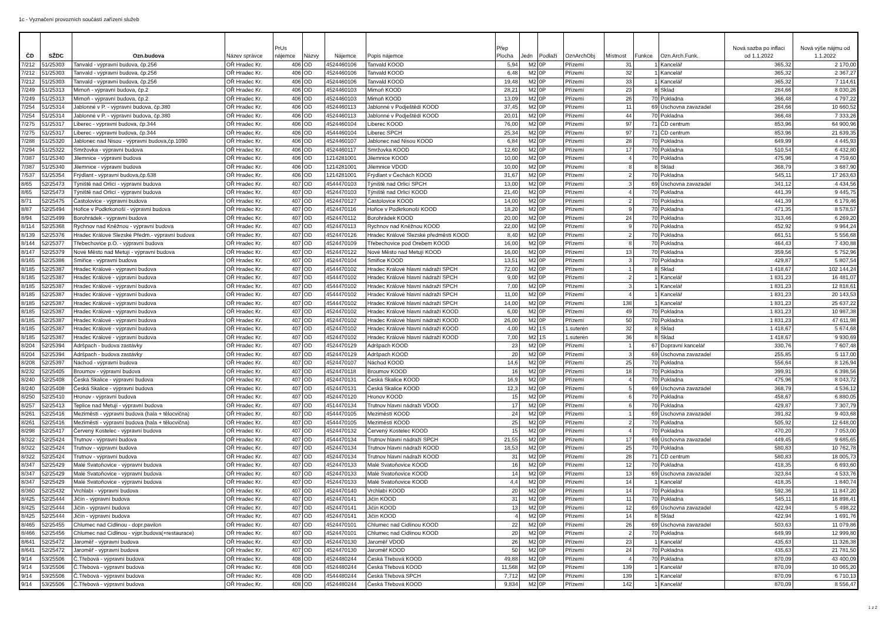1c - Vyznačení provozních součástí zařízení služeb
| ČD | SŽDC | Ozn.budova | Název správce | PrUs nájemce | Názvy | Nájemce | Popis nájemce | Přep Plocha | Jedn | Podlaží | OznArchObj | Místnost | Funkce | Ozn.Arch.Funk. | Nová sazba po inflaci od 1.1.2022 | Nová výše nájmu od 1.1.2022 |
| --- | --- | --- | --- | --- | --- | --- | --- | --- | --- | --- | --- | --- | --- | --- | --- | --- |
| 7/212 | 51/25303 | Tanvald - výpravní budova, čp.256 | OŘ Hradec Kr. | 406 | OD | 4524460106 | Tanvald KOOD | 5,94 | M2 | 0P | Přízemí | 31 | 1 | Kancelář | 365,32 | 2 170,00 |
| 7/212 | 51/25303 | Tanvald - výpravní budova, čp.256 | OŘ Hradec Kr. | 406 | OD | 4524460106 | Tanvald KOOD | 6,48 | M2 | 0P | Přízemí | 32 | 1 | Kancelář | 365,32 | 2 367,27 |
| 7/212 | 51/25303 | Tanvald - výpravní budova, čp.256 | OŘ Hradec Kr. | 406 | OD | 4524460106 | Tanvald KOOD | 19,48 | M2 | 0P | Přízemí | 33 | 1 | Kancelář | 365,32 | 7 114,61 |
| 7/249 | 51/25313 | Mimoň - výpravní budova, čp.2 | OŘ Hradec Kr. | 406 | OD | 4524460103 | Mimoň KOOD | 28,21 | M2 | 0P | Přízemí | 23 | 8 | Sklad | 284,66 | 8 030,26 |
| 7/249 | 51/25313 | Mimoň - výpravní budova, čp.2 | OŘ Hradec Kr. | 406 | OD | 4524460103 | Mimoň KOOD | 13,09 | M2 | 0P | Přízemí | 26 | 70 | Pokladna | 366,48 | 4 797,22 |
| 7/254 | 51/25314 | Jablonné v P. - výpravní budova, čp.380 | OŘ Hradec Kr. | 406 | OD | 4524460113 | Jablonné v Podještědí KOOD | 37,45 | M2 | 0P | Přízemí | 11 | 69 | Úschovna zavazadel | 284,66 | 10 660,52 |
| 7/254 | 51/25314 | Jablonné v P. - výpravní budova, čp.380 | OŘ Hradec Kr. | 406 | OD | 4524460113 | Jablonné v Podještědí KOOD | 20,01 | M2 | 0P | Přízemí | 44 | 70 | Pokladna | 366,48 | 7 333,26 |
| 7/275 | 51/25317 | Liberec - výpravní budova, čp.344 | OŘ Hradec Kr. | 406 | OD | 4524460104 | Liberec KOOD | 76,00 | M2 | 0P | Přízemí | 97 | 71 | ČD centrum | 853,96 | 64 900,96 |
| 7/275 | 51/25317 | Liberec - výpravní budova, čp.344 | OŘ Hradec Kr. | 406 | OD | 4544460104 | Liberec SPCH | 25,34 | M2 | 0P | Přízemí | 97 | 71 | ČD centrum | 853,96 | 21 639,35 |
| 7/288 | 51/25320 | Jablonec nad Nisou - výpravní budova,čp.1090 | OŘ Hradec Kr. | 406 | OD | 4524460107 | Jablonec nad Nisou KOOD | 6,84 | M2 | 0P | Přízemí | 28 | 70 | Pokladna | 649,99 | 4 445,93 |
| 7/294 | 51/25322 | Smržovka - výpravní budova | OŘ Hradec Kr. | 406 | OD | 4524460117 | Smržovka KOOD | 12,60 | M2 | 0P | Přízemí | 17 | 70 | Pokladna | 510,54 | 6 432,80 |
| 7/387 | 51/25340 | Jilemnice - výpravní budova | OŘ Hradec Kr. | 406 | OD | 1214281001 | Jilemnice KOOD | 10,00 | M2 | 0P | Přízemí | 4 | 70 | Pokladna | 475,96 | 4 759,60 |
| 7/387 | 51/25340 | Jilemnice - výpravní budova | OŘ Hradec Kr. | 406 | OD | 1214281001 | Jilemnice VDOD | 10,00 | M2 | 0P | Přízemí | 8 | 8 | Sklad | 368,79 | 3 687,90 |
| 7/537 | 51/25354 | Frýdlant - výpravní budova,čp.638 | OŘ Hradec Kr. | 406 | OD | 1214281001 | Frýdlant v Čechách KOOD | 31,67 | M2 | 0P | Přízemí | 2 | 70 | Pokladna | 545,11 | 17 263,63 |
| 8/65 | 52/25473 | Týniště nad Orlicí - výpravní budova | OŘ Hradec Kr. | 407 | OD | 4544470103 | Týniště nad Orlicí SPCH | 13,00 | M2 | 0P | Přízemí | 3 | 69 | Úschovna zavazadel | 341,12 | 4 434,56 |
| 8/65 | 52/25473 | Týniště nad Orlicí - výpravní budova | OŘ Hradec Kr. | 407 | OD | 4524470103 | Týniště nad Orlicí KOOD | 21,40 | M2 | 0P | Přízemí | 4 | 70 | Pokladna | 441,39 | 9 445,75 |
| 8/71 | 52/25475 | Častolovice - výpravní budova | OŘ Hradec Kr. | 407 | OD | 4524470127 | Častolovice KOOD | 14,00 | M2 | 0P | Přízemí | 2 | 70 | Pokladna | 441,39 | 6 179,46 |
| 8/87 | 52/25494 | Hořice v Podkrkonoší - výpravní budova | OŘ Hradec Kr. | 407 | OD | 4524470116 | Hořice v Podkrkonoší KOOD | 18,20 | M2 | 0P | Přízemí | 9 | 70 | Pokladna | 471,35 | 8 578,57 |
| 8/94 | 52/25499 | Borohrádek - výpravní budova | OŘ Hradec Kr. | 407 | OD | 4524470112 | Borohrádek KOOD | 20,00 | M2 | 0P | Přízemí | 24 | 70 | Pokladna | 313,46 | 6 269,20 |
| 8/114 | 52/25368 | Rychnov nad Kněžnou - výpravní budova | OŘ Hradec Kr. | 407 | OD | 4524470113 | Rychnov nad Kněžnou KOOD | 22,00 | M2 | 0P | Přízemí | 9 | 70 | Pokladna | 452,92 | 9 964,24 |
| 8/139 | 52/25376 | Hradec Králové Slezské Předm.- výpravní budova | OŘ Hradec Kr. | 407 | OD | 4524470126 | Hradec Králové Slezské předměstí KOOD | 8,40 | M2 | 0P | Přízemí | 2 | 70 | Pokladna | 661,51 | 5 556,68 |
| 8/144 | 52/25377 | Třebechovice p.O. - výpravní budova | OŘ Hradec Kr. | 407 | OD | 4524470109 | Třebechovice pod Orebem KOOD | 16,00 | M2 | 0P | Přízemí | 8 | 70 | Pokladna | 464,43 | 7 430,88 |
| 8/147 | 52/25379 | Nové Město nad Metují - výpravní budova | OŘ Hradec Kr. | 407 | OD | 4524470122 | Nové Město nad Metují KOOD | 16,00 | M2 | 0P | Přízemí | 13 | 70 | Pokladna | 359,56 | 5 752,96 |
| 8/165 | 52/25386 | Smiřice - výpravní budova | OŘ Hradec Kr. | 407 | OD | 4524470104 | Smiřice KOOD | 13,51 | M2 | 0P | Přízemí | 3 | 70 | Pokladna | 429,87 | 5 807,54 |
| 8/185 | 52/25387 | Hradec Králové - výpravní budova | OŘ Hradec Kr. | 407 | OD | 4544470102 | Hradec Králové hlavní nádraží SPCH | 72,00 | M2 | 0P | Přízemí | 1 | 8 | Sklad | 1 418,67 | 102 144,24 |
| 8/185 | 52/25387 | Hradec Králové - výpravní budova | OŘ Hradec Kr. | 407 | OD | 4544470102 | Hradec Králové hlavní nádraží SPCH | 9,00 | M2 | 0P | Přízemí | 2 | 1 | Kancelář | 1 831,23 | 16 481,07 |
| 8/185 | 52/25387 | Hradec Králové - výpravní budova | OŘ Hradec Kr. | 407 | OD | 4544470102 | Hradec Králové hlavní nádraží SPCH | 7,00 | M2 | 0P | Přízemí | 3 | 1 | Kancelář | 1 831,23 | 12 818,61 |
| 8/185 | 52/25387 | Hradec Králové - výpravní budova | OŘ Hradec Kr. | 407 | OD | 4544470102 | Hradec Králové hlavní nádraží SPCH | 11,00 | M2 | 0P | Přízemí | 4 | 1 | Kancelář | 1 831,23 | 20 143,53 |
| 8/185 | 52/25387 | Hradec Králové - výpravní budova | OŘ Hradec Kr. | 407 | OD | 4544470102 | Hradec Králové hlavní nádraží SPCH | 14,00 | M2 | 0P | Přízemí | 138 | 1 | Kancelář | 1 831,23 | 25 637,22 |
| 8/185 | 52/25387 | Hradec Králové - výpravní budova | OŘ Hradec Kr. | 407 | OD | 4524470102 | Hradec Králové hlavní nádraží KOOD | 6,00 | M2 | 0P | Přízemí | 49 | 70 | Pokladna | 1 831,23 | 10 987,38 |
| 8/185 | 52/25387 | Hradec Králové - výpravní budova | OŘ Hradec Kr. | 407 | OD | 4524470102 | Hradec Králové hlavní nádraží KOOD | 26,00 | M2 | 0P | Přízemí | 50 | 70 | Pokladna | 1 831,23 | 47 611,98 |
| 8/185 | 52/25387 | Hradec Králové - výpravní budova | OŘ Hradec Kr. | 407 | OD | 4524470102 | Hradec Králové hlavní nádraží KOOD | 4,00 | M2 | 1S | 1.suterén | 32 | 8 | Sklad | 1 418,67 | 5 674,68 |
| 8/185 | 52/25387 | Hradec Králové - výpravní budova | OŘ Hradec Kr. | 407 | OD | 4524470102 | Hradec Králové hlavní nádraží KOOD | 7,00 | M2 | 1S | 1.suterén | 36 | 8 | Sklad | 1 418,67 | 9 930,69 |
| 8/204 | 52/25394 | Adršpach - budova zastávky | OŘ Hradec Kr. | 407 | OD | 4524470129 | Adršpach KOOD | 23 | M2 | 0P | Přízemí | 1 | 67 | Dopravní kancelář | 330,76 | 7 607,48 |
| 8/204 | 52/25394 | Adršpach - budova zastávky | OŘ Hradec Kr. | 407 | OD | 4524470129 | Adršpach KOOD | 20 | M2 | 0P | Přízemí | 3 | 69 | Úschovna zavazadel | 255,85 | 5 117,00 |
| 8/208 | 52/25397 | Náchod - výpravní budova | OŘ Hradec Kr. | 407 | OD | 4524470107 | Náchod KOOD | 14,6 | M2 | 0P | Přízemí | 25 | 70 | Pokladna | 556,64 | 8 126,94 |
| 8/232 | 52/25405 | Broumov - výpravní budova | OŘ Hradec Kr. | 407 | OD | 4524470118 | Broumov KOOD | 16 | M2 | 0P | Přízemí | 18 | 70 | Pokladna | 399,91 | 6 398,56 |
| 8/240 | 52/25408 | Česká Skalice - výpravní budova | OŘ Hradec Kr. | 407 | OD | 4524470131 | Česká Skalice KOOD | 16,9 | M2 | 0P | Přízemí | 4 | 70 | Pokladna | 475,96 | 8 043,72 |
| 8/240 | 52/25408 | Česká Skalice - výpravní budova | OŘ Hradec Kr. | 407 | OD | 4524470131 | Česká Skalice KOOD | 12,3 | M2 | 0P | Přízemí | 5 | 69 | Úschovna zavazadel | 368,79 | 4 536,12 |
| 8/250 | 52/25410 | Hronov - výpravní budova | OŘ Hradec Kr. | 407 | OD | 4524470120 | Hronov KOOD | 15 | M2 | 0P | Přízemí | 6 | 70 | Pokladna | 458,67 | 6 880,05 |
| 8/257 | 52/25413 | Teplice nad Metují - výpravní budova | OŘ Hradec Kr. | 407 | OD | 4514470134 | Trutnov hlavní nádraží VDOD | 17 | M2 | 0P | Přízemí | 6 | 70 | Pokladna | 429,87 | 7 307,79 |
| 8/261 | 52/25416 | Meziměstí - výpravní budova (hala + tělocvična) | OŘ Hradec Kr. | 407 | OD | 4544470105 | Meziměstí KOOD | 24 | M2 | 0P | Přízemí | 1 | 69 | Úschovna zavazadel | 391,82 | 9 403,68 |
| 8/261 | 52/25416 | Meziměstí - výpravní budova (hala + tělocvična) | OŘ Hradec Kr. | 407 | OD | 4544470105 | Meziměstí KOOD | 25 | M2 | 0P | Přízemí | 2 | 70 | Pokladna | 505,92 | 12 648,00 |
| 8/298 | 52/25417 | Červený Kostelec - výpravní budova | OŘ Hradec Kr. | 407 | OD | 4524470132 | Červený Kostelec KOOD | 15 | M2 | 0P | Přízemí | 4 | 70 | Pokladna | 470,20 | 7 053,00 |
| 8/322 | 52/25424 | Trutnov - výpravní budova | OŘ Hradec Kr. | 407 | OD | 4544470134 | Trutnov hlavní nádraží SPCH | 21,55 | M2 | 0P | Přízemí | 17 | 69 | Úschovna zavazadel | 449,45 | 9 685,65 |
| 8/322 | 52/25424 | Trutnov - výpravní budova | OŘ Hradec Kr. | 407 | OD | 4524470134 | Trutnov hlavní nádraží KOOD | 18,53 | M2 | 0P | Přízemí | 25 | 70 | Pokladna | 580,83 | 10 762,78 |
| 8/322 | 52/25424 | Trutnov - výpravní budova | OŘ Hradec Kr. | 407 | OD | 4524470134 | Trutnov hlavní nádraží KOOD | 31 | M2 | 0P | Přízemí | 28 | 71 | ČD centrum | 580,83 | 18 005,73 |
| 8/347 | 52/25429 | Malé Svatoňovice - výpravní budova | OŘ Hradec Kr. | 407 | OD | 4524470133 | Malé Svatoňovice KOOD | 16 | M2 | 0P | Přízemí | 12 | 70 | Pokladna | 418,35 | 6 693,60 |
| 8/347 | 52/25429 | Malé Svatoňovice - výpravní budova | OŘ Hradec Kr. | 407 | OD | 4524470133 | Malé Svatoňovice KOOD | 14 | M2 | 0P | Přízemí | 13 | 69 | Úschovna zavazadel | 323,84 | 4 533,76 |
| 8/347 | 52/25429 | Malé Svatoňovice - výpravní budova | OŘ Hradec Kr. | 407 | OD | 4524470133 | Malé Svatoňovice KOOD | 4,4 | M2 | 0P | Přízemí | 14 | 1 | Kancelář | 418,35 | 1 840,74 |
| 8/360 | 52/25432 | Vrchlabí - výpravní budova | OŘ Hradec Kr. | 407 | OD | 4524470140 | Vrchlabí KOOD | 20 | M2 | 0P | Přízemí | 14 | 70 | Pokladna | 592,36 | 11 847,20 |
| 8/425 | 52/25444 | Jičín - výpravní budova | OŘ Hradec Kr. | 407 | OD | 4524470141 | Jičín KOOD | 31 | M2 | 0P | Přízemí | 11 | 70 | Pokladna | 545,11 | 16 898,41 |
| 8/425 | 52/25444 | Jičín - výpravní budova | OŘ Hradec Kr. | 407 | OD | 4524470141 | Jičín KOOD | 13 | M2 | 0P | Přízemí | 12 | 69 | Úschovna zavazadel | 422,94 | 5 498,22 |
| 8/425 | 52/25444 | Jičín - výpravní budova | OŘ Hradec Kr. | 407 | OD | 4524470141 | Jičín KOOD | 4 | M2 | 0P | Přízemí | 14 | 8 | Sklad | 422,94 | 1 691,76 |
| 8/465 | 52/25455 | Chlumec nad Cidlinou - dopr.pavilon | OŘ Hradec Kr. | 407 | OD | 4524470101 | Chlumec nad Cidlinou KOOD | 22 | M2 | 0P | Přízemí | 26 | 69 | Úschovna zavazadel | 503,63 | 11 079,86 |
| 8/466 | 52/25456 | Chlumec nad Cidlinou - výpr.budova(+restaurace) | OŘ Hradec Kr. | 407 | OD | 4524470101 | Chlumec nad Cidlinou KOOD | 20 | M2 | 0P | Přízemí | 2 | 70 | Pokladna | 649,99 | 12 999,80 |
| 8/641 | 52/25472 | Jaroměř - výpravní budova | OŘ Hradec Kr. | 407 | OD | 4524470130 | Jaroměř VDOD | 26 | M2 | 0P | Přízemí | 23 | 1 | Kancelář | 435,63 | 11 326,38 |
| 8/641 | 52/25472 | Jaroměř - výpravní budova | OŘ Hradec Kr. | 407 | OD | 4524470130 | Jaroměř KOOD | 50 | M2 | 0P | Přízemí | 24 | 70 | Pokladna | 435,63 | 21 781,50 |
| 9/14 | 53/25506 | Č.Třebová - výpravní budova | OŘ Hradec Kr. | 408 | OD | 4524480244 | Česká Třebová KOOD | 49,88 | M2 | 0P | Přízemí | 4 | 70 | Pokladna | 870,09 | 43 400,09 |
| 9/14 | 53/25506 | Č.Třebová - výpravní budova | OŘ Hradec Kr. | 408 | OD | 4524480244 | Česká Třebová KOOD | 11,568 | M2 | 0P | Přízemí | 139 | 1 | Kancelář | 870,09 | 10 065,20 |
| 9/14 | 53/25506 | Č.Třebová - výpravní budova | OŘ Hradec Kr. | 408 | OD | 4544480244 | Česká Třebová SPCH | 7,712 | M2 | 0P | Přízemí | 139 | 1 | Kancelář | 870,09 | 6 710,13 |
| 9/14 | 53/25506 | Č.Třebová - výpravní budova | OŘ Hradec Kr. | 408 | OD | 4524480244 | Česká Třebová KOOD | 9,834 | M2 | 0P | Přízemí | 142 | 1 | Kancelář | 870,09 | 8 556,47 |
1 z 2